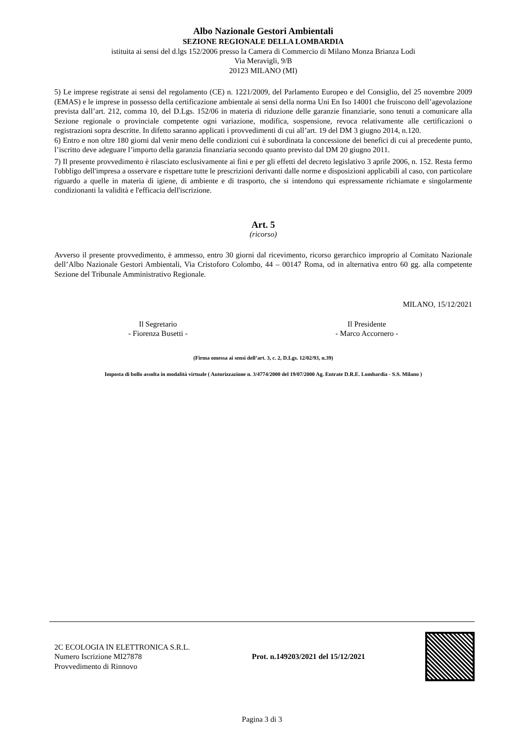Albo Nazionale Gestori Ambientali
SEZIONE REGIONALE DELLA LOMBARDIA
istituita ai sensi del d.lgs 152/2006 presso la Camera di Commercio di Milano Monza Brianza Lodi
Via Meravigli, 9/B
20123 MILANO (MI)
5) Le imprese registrate ai sensi del regolamento (CE) n. 1221/2009, del Parlamento Europeo e del Consiglio, del 25 novembre 2009 (EMAS) e le imprese in possesso della certificazione ambientale ai sensi della norma Uni En Iso 14001 che fruiscono dell’agevolazione prevista dall’art. 212, comma 10, del D.Lgs. 152/06 in materia di riduzione delle garanzie finanziarie, sono tenuti a comunicare alla Sezione regionale o provinciale competente ogni variazione, modifica, sospensione, revoca relativamente alle certificazioni o registrazioni sopra descritte. In difetto saranno applicati i provvedimenti di cui all’art. 19 del DM 3 giugno 2014, n.120.
6) Entro e non oltre 180 giorni dal venir meno delle condizioni cui è subordinata la concessione dei benefici di cui al precedente punto, l’iscritto deve adeguare l’importo della garanzia finanziaria secondo quanto previsto dal DM 20 giugno 2011.
7) Il presente provvedimento è rilasciato esclusivamente ai fini e per gli effetti del decreto legislativo 3 aprile 2006, n. 152. Resta fermo l'obbligo dell'impresa a osservare e rispettare tutte le prescrizioni derivanti dalle norme e disposizioni applicabili al caso, con particolare riguardo a quelle in materia di igiene, di ambiente e di trasporto, che si intendono qui espressamente richiamate e singolarmente condizionanti la validità e l'efficacia dell'iscrizione.
Art. 5
(ricorso)
Avverso il presente provvedimento, è ammesso, entro 30 giorni dal ricevimento, ricorso gerarchico improprio al Comitato Nazionale dell’Albo Nazionale Gestori Ambientali, Via Cristoforo Colombo, 44 – 00147 Roma, od in alternativa entro 60 gg. alla competente Sezione del Tribunale Amministrativo Regionale.
MILANO, 15/12/2021
Il Segretario
- Fiorenza Busetti -
Il Presidente
- Marco Accornero -
(Firma omessa ai sensi dell’art. 3, c. 2, D.Lgs. 12/02/93, n.39)
Imposta di bollo assolta in modalità virtuale ( Autorizzazione n. 3/4774/2000 del 19/07/2000 Ag. Entrate D.R.E. Lombardia - S.S. Milano )
2C ECOLOGIA IN ELETTRONICA S.R.L.
Numero Iscrizione MI27878
Provvedimento di Rinnovo
Prot. n.149203/2021 del 15/12/2021
Pagina 3 di 3